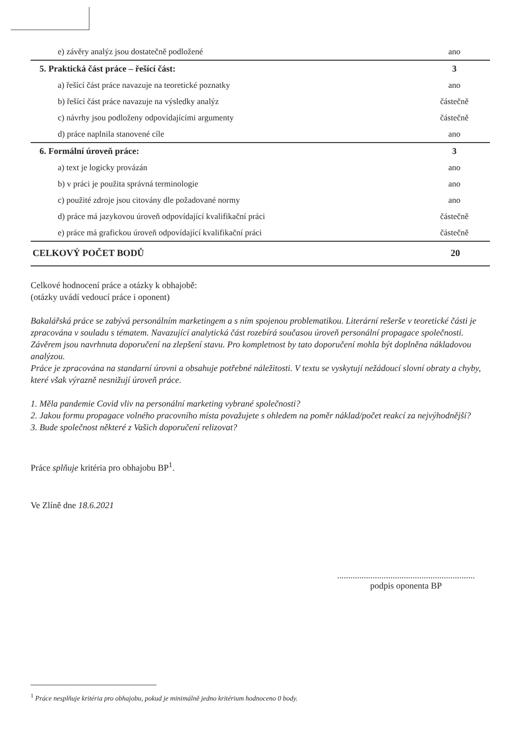| e) závěry analýz jsou dostatečně podložené | ano |
| 5. Praktická část práce – řešící část: | 3 |
| a) řešící část práce navazuje na teoretické poznatky | ano |
| b) řešící část práce navazuje na výsledky analýz | částečně |
| c) návrhy jsou podloženy odpovídajícími argumenty | částečně |
| d) práce naplnila stanovené cíle | ano |
| 6. Formální úroveň práce: | 3 |
| a) text je logicky provázán | ano |
| b) v práci je použita správná terminologie | ano |
| c) použité zdroje jsou citovány dle požadované normy | ano |
| d) práce má jazykovou úroveň odpovídající kvalifikační práci | částečně |
| e) práce má grafickou úroveň odpovídající kvalifikační práci | částečně |
| CELKOVÝ POČET BODŮ | 20 |
Celkové hodnocení práce a otázky k obhajobě:
(otázky uvádí vedoucí práce i oponent)
Bakalářská práce se zabývá personálním marketingem a s ním spojenou problematikou. Literární rešerše v teoretické části je zpracována v souladu s tématem. Navazující analytická část rozebírá současou úroveň personální propagace společnosti. Závěrem jsou navrhnuta doporučení na zlepšení stavu. Pro kompletnost by tato doporučení mohla být doplněna nákladovou analýzou.
Práce je zpracována na standarní úrovni a obsahuje potřebné náležitosti. V textu se vyskytují nežádoucí slovní obraty a chyby, které však výrazně nesnižují úroveň práce.
1. Měla pandemie Covid vliv na personální marketing vybrané společnosti?
2. Jakou formu propagace volného pracovního místa považujete s ohledem na poměr náklad/počet reakcí za nejvýhodnější?
3. Bude společnost některé z Vašich doporučení relizovat?
Práce splňuje kritéria pro obhajobu BP<sup>1</sup>.
Ve Zlíně dne 18.6.2021
..............................................................
podpis oponenta BP
<sup>1</sup> Práce nesplňuje kritéria pro obhajobu, pokud je minimálně jedno kritérium hodnoceno 0 body.